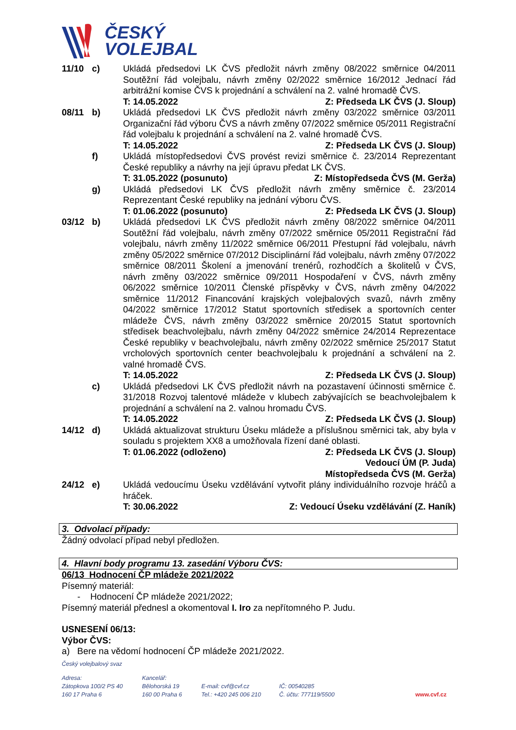ČESKÝ
VOLEJBAL
11/10 c) Ukládá předsedovi LK ČVS předložit návrh změny 08/2022 směrnice 04/2011 Soutěžní řád volejbalu, návrh změny 02/2022 směrnice 16/2012 Jednací řád arbitrážní komise ČVS k projednání a schválení na 2. valné hromadě ČVS.
T: 14.05.2022 Z: Předseda LK ČVS (J. Sloup)
08/11 b) Ukládá předsedovi LK ČVS předložit návrh změny 03/2022 směrnice 03/2011 Organizační řád výboru ČVS a návrh změny 07/2022 směrnice 05/2011 Registrační řád volejbalu k projednání a schválení na 2. valné hromadě ČVS.
T: 14.05.2022 Z: Předseda LK ČVS (J. Sloup)
f) Ukládá místopředsedovi ČVS provést revizi směrnice č. 23/2014 Reprezentant České republiky a návrhy na její úpravu předat LK ČVS.
T: 31.05.2022 (posunuto) Z: Místopředseda ČVS (M. Gerža)
g) Ukládá předsedovi LK ČVS předložit návrh změny směrnice č. 23/2014 Reprezentant České republiky na jednání výboru ČVS.
T: 01.06.2022 (posunuto) Z: Předseda LK ČVS (J. Sloup)
03/12 b) Ukládá předsedovi LK ČVS předložit návrh změny 08/2022 směrnice 04/2011 Soutěžní řád volejbalu, návrh změny 07/2022 směrnice 05/2011 Registrační řád volejbalu, návrh změny 11/2022 směrnice 06/2011 Přestupní řád volejbalu, návrh změny 05/2022 směrnice 07/2012 Disciplinární řád volejbalu, návrh změny 07/2022 směrnice 08/2011 Školení a jmenování trenérů, rozhodčích a školitelů v ČVS, návrh změny 03/2022 směrnice 09/2011 Hospodaření v ČVS, návrh změny 06/2022 směrnice 10/2011 Členské příspěvky v ČVS, návrh změny 04/2022 směrnice 11/2012 Financování krajských volejbalových svazů, návrh změny 04/2022 směrnice 17/2012 Statut sportovních středisek a sportovních center mládeže ČVS, návrh změny 03/2022 směrnice 20/2015 Statut sportovních středisek beachvolejbalu, návrh změny 04/2022 směrnice 24/2014 Reprezentace České republiky v beachvolejbalu, návrh změny 02/2022 směrnice 25/2017 Statut vrcholových sportovních center beachvolejbalu k projednání a schválení na 2. valné hromadě ČVS.
T: 14.05.2022 Z: Předseda LK ČVS (J. Sloup)
c) Ukládá předsedovi LK ČVS předložit návrh na pozastavení účinnosti směrnice č. 31/2018 Rozvoj talentové mládeže v klubech zabývajících se beachvolejbalem k projednání a schválení na 2. valnou hromadu ČVS.
T: 14.05.2022 Z: Předseda LK ČVS (J. Sloup)
14/12 d) Ukládá aktualizovat strukturu Úseku mládeže a příslušnou směrnici tak, aby byla v souladu s projektem XX8 a umožňovala řízení dané oblasti.
T: 01.06.2022 (odloženo) Z: Předseda LK ČVS (J. Sloup)
Vedoucí ÚM (P. Juda)
Místopředseda ČVS (M. Gerža)
24/12 e) Ukládá vedoucímu Úseku vzdělávání vytvořit plány individuálního rozvoje hráčů a hráček.
T: 30.06.2022 Z: Vedoucí Úseku vzdělávání (Z. Haník)
3. Odvolací případy:
Žádný odvolací případ nebyl předložen.
4. Hlavní body programu 13. zasedání Výboru ČVS:
06/13 Hodnocení ČP mládeže 2021/2022
Písemný materiál:
- Hodnocení ČP mládeže 2021/2022;
Písemný materiál přednesl a okomentoval I. Iro za nepřítomného P. Judu.
USNESENÍ 06/13:
Výbor ČVS:
a) Bere na vědomí hodnocení ČP mládeže 2021/2022.
Český volejbalový svaz
Adresa:
Zátopkova 100/2 PS 40
160 17 Praha 6
Kancelář:
Bělohorská 19
160 00 Praha 6
E-mail: cvf@cvf.cz
Tel.: +420 245 006 210
IČ: 00540285
Č. účtu: 777119/5500
www.cvf.cz